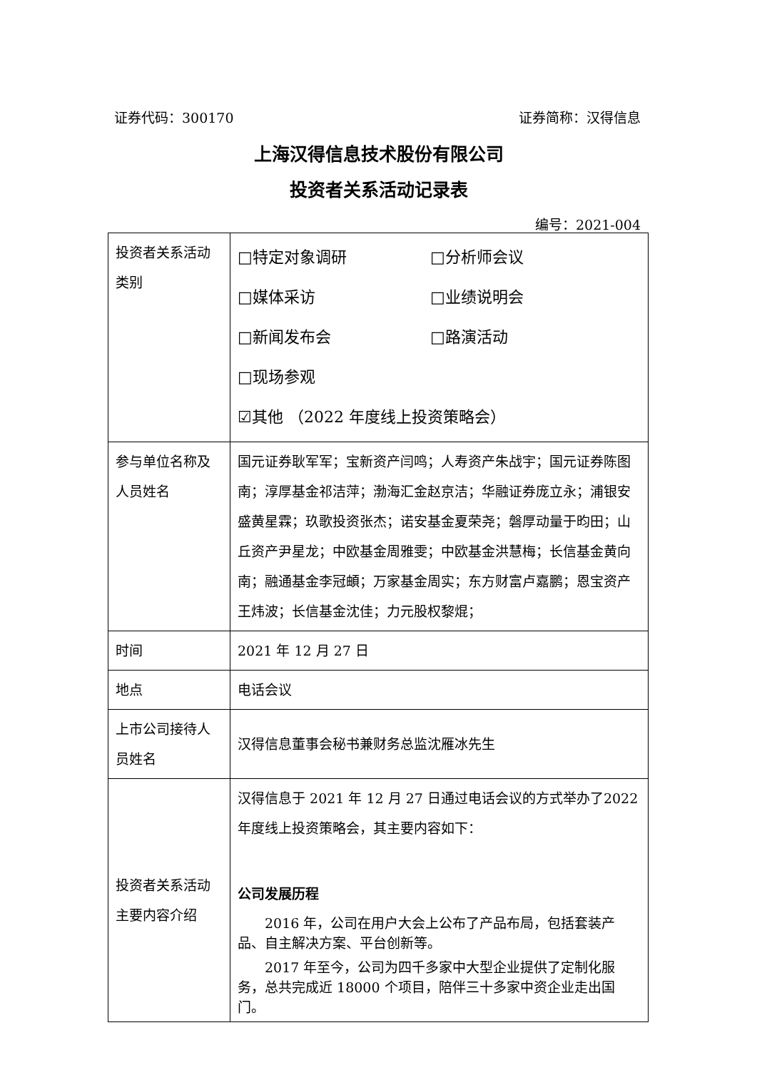证券代码：300170 证券简称：汉得信息
上海汉得信息技术股份有限公司
投资者关系活动记录表
编号：2021-004
| 投资者关系活动类别 | □特定对象调研 □分析师会议 □媒体采访 □业绩说明会 □新闻发布会 □路演活动 □现场参观 ☑其他 （2022 年度线上投资策略会） |
| 参与单位名称及人员姓名 | 国元证券耿军军；宝新资产闫鸣；人寿资产朱战宇；国元证券陈图南；淳厚基金祁洁萍；渤海汇金赵京洁；华融证券庞立永；浦银安盛黄星霖；玖歌投资张杰；诺安基金夏荣尧；磐厚动量于昀田；山丘资产尹星龙；中欧基金周雅雯；中欧基金洪慧梅；长信基金黄向南；融通基金李冠頔；万家基金周实；东方财富卢嘉鹏；恩宝资产王炜波；长信基金沈佳；力元股权黎焜； |
| 时间 | 2021 年 12 月 27 日 |
| 地点 | 电话会议 |
| 上市公司接待人员姓名 | 汉得信息董事会秘书兼财务总监沈雁冰先生 |
| 投资者关系活动主要内容介绍 | 汉得信息于 2021 年 12 月 27 日通过电话会议的方式举办了2022 年度线上投资策略会，其主要内容如下： 公司发展历程 2016 年，公司在用户大会上公布了产品布局，包括套装产品、自主解决方案、平台创新等。 2017 年至今，公司为四千多家中大型企业提供了定制化服务，总共完成近 18000 个项目，陪伴三十多家中资企业走出国门。 |